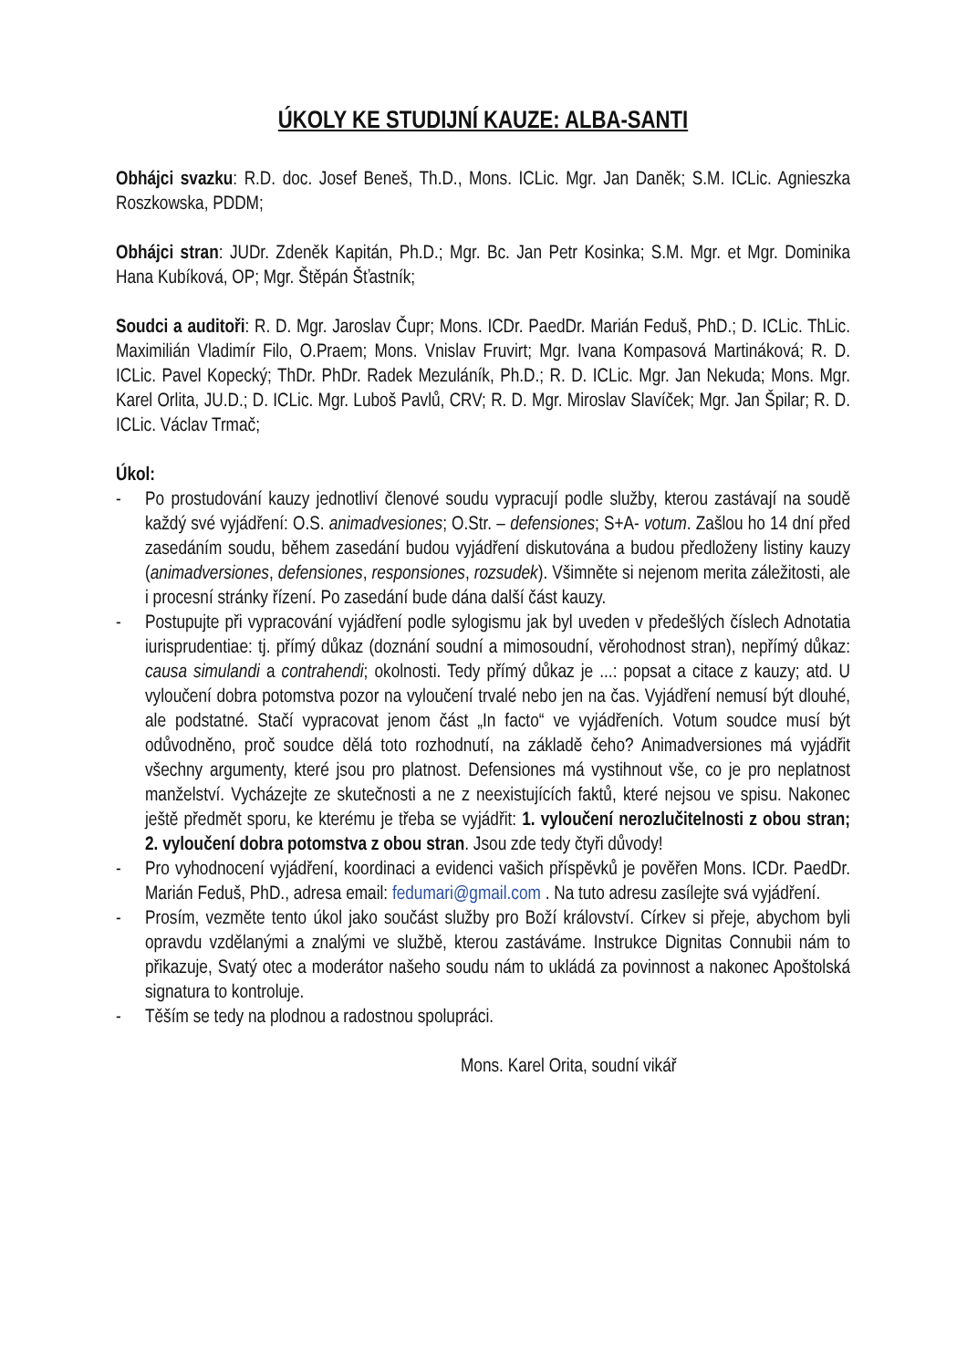ÚKOLY KE STUDIJNÍ KAUZE: ALBA-SANTI
Obhájci svazku: R.D. doc. Josef Beneš, Th.D., Mons. ICLic. Mgr. Jan Daněk; S.M. ICLic. Agnieszka Roszkowska, PDDM;
Obhájci stran: JUDr. Zdeněk Kapitán, Ph.D.; Mgr. Bc. Jan Petr Kosinka; S.M. Mgr. et Mgr. Dominika Hana Kubíková, OP; Mgr. Štěpán Šťastník;
Soudci a auditoři: R. D. Mgr. Jaroslav Čupr; Mons. ICDr. PaedDr. Marián Feduš, PhD.; D. ICLic. ThLic. Maximilián Vladimír Filo, O.Praem; Mons. Vnislav Fruvirt; Mgr. Ivana Kompasová Martináková; R. D. ICLic. Pavel Kopecký; ThDr. PhDr. Radek Mezuláník, Ph.D.; R. D. ICLic. Mgr. Jan Nekuda; Mons. Mgr. Karel Orlita, JU.D.; D. ICLic. Mgr. Luboš Pavlů, CRV; R. D. Mgr. Miroslav Slavíček; Mgr. Jan Špilar; R. D. ICLic. Václav Trmač;
Úkol:
- Po prostudování kauzy jednotliví členové soudu vypracují podle služby, kterou zastávají na soudě každý své vyjádření: O.S. animadvesiones; O.Str. – defensiones; S+A- votum. Zašlou ho 14 dní před zasedáním soudu, během zasedání budou vyjádření diskutována a budou předloženy listiny kauzy (animadversiones, defensiones, responsiones, rozsudek). Všimněte si nejenom merita záležitosti, ale i procesní stránky řízení. Po zasedání bude dána další část kauzy.
- Postupujte při vypracování vyjádření podle sylogismu jak byl uveden v předešlých číslech Adnotatia iurisprudentiae: tj. přímý důkaz (doznání soudní a mimosoudní, věrohodnost stran), nepřímý důkaz: causa simulandi a contrahendi; okolnosti. Tedy přímý důkaz je ...: popsat a citace z kauzy; atd. U vyloučení dobra potomstva pozor na vyloučení trvalé nebo jen na čas. Vyjádření nemusí být dlouhé, ale podstatné. Stačí vypracovat jenom část „In facto“ ve vyjádřeních. Votum soudce musí být odůvodněno, proč soudce dělá toto rozhodnutí, na základě čeho? Animadversiones má vyjádřit všechny argumenty, které jsou pro platnost. Defensiones má vystihnout vše, co je pro neplatnost manželství. Vycházejte ze skutečnosti a ne z neexistujících faktů, které nejsou ve spisu. Nakonec ještě předmět sporu, ke kterému je třeba se vyjádřit: 1. vyloučení nerozlučitelnosti z obou stran; 2. vyloučení dobra potomstva z obou stran. Jsou zde tedy čtyři důvody!
- Pro vyhodnocení vyjádření, koordinaci a evidenci vašich příspěvků je pověřen Mons. ICDr. PaedDr. Marián Feduš, PhD., adresa email: fedumari@gmail.com . Na tuto adresu zasílejte svá vyjádření.
- Prosím, vezměte tento úkol jako součást služby pro Boží království. Církev si přeje, abychom byli opravdu vzdělanými a znalými ve službě, kterou zastáváme. Instrukce Dignitas Connubii nám to přikazuje, Svatý otec a moderátor našeho soudu nám to ukládá za povinnost a nakonec Apoštolská signatura to kontroluje.
- Těším se tedy na plodnou a radostnou spolupráci.
Mons. Karel Orita, soudní vikář